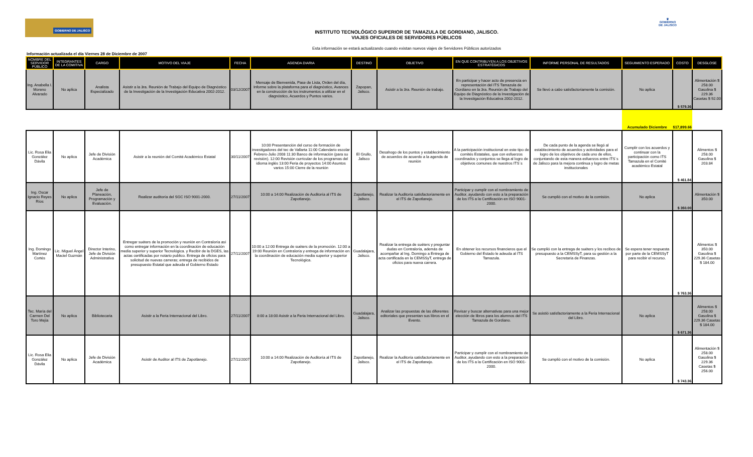GOBIERNO DE JALISCO
♛
GOBIERNO
DE JALISCO
INSTITUTO TECNOLÓGICO SUPERIOR DE TAMAZULA DE GORDIANO, JALISCO.
VIAJES OFICIALES DE SERVIDORES PÚBLICOS
Esta información se estará actualizando cuando existan nuevos viajes de Servidores Públicos autorizados
Información actualizada el día Viernes 28 de Diciembre de 2007
| NOMBRE DEL SERVIDOR PÚBLICO | INTEGRANTES DE LA COMITIVA | CARGO | MOTIVO DEL VIAJE | FECHA | AGENDA DIARIA | DESTINO | OBJETIVO | EN QUE CONTRIBUYEN A LOS OBJETIVOS ESTRATÉGICOS | INFORME PERSONAL DE RESULTADOS | SEGUIMIENTO ESPERADO | COSTO | DESGLOSE |
| --- | --- | --- | --- | --- | --- | --- | --- | --- | --- | --- | --- | --- |
| Ing. Anabella I. Moreno Alvarado | No aplica | Analista Especializado | Asistir a la 3ra. Reunión de Trabajo del Equipo de Diagnóstico de la Investigación de la Investigación Educativa 2002-2012. | 03/12/2007 | Mensaje de Bienvenida, Pase de Lista, Orden del día, Informe sobre la plataforma para el diagnóstico, Avances en la construcción de los instrumentos a utilizar en el diagnóstico, Acuerdos y Puntos varios. | Zapopan, Jalisco. | Asistir a la 3ra. Reunión de trabajo. | En participar y hacer acto de presencia en representación del ITS Tamazula de Gordiano en la 3ra. Reunión de Trabajo del Equipo de Diagnóstico de la Investigación de la Investigación Educativa 2002-2012. | Se llevó a cabo satisfactoriamente la comisión. | No aplica | $ 579.36 | Alimentación $ 258.00 Gasolina $ 229.36 Casetas $ 92.00 |
| | | | | | | | | | | Acumulado Diciembre | $17,899.66 | |
| Lic. Rosa Elia González Dávila | No aplica | Jefe de División Académica | Asistir a la reunión del Comité Académico Estatal | 30/11/2007 | 10:00 Presentanción del curso de formación de investigadores del tec de Vallarta 11:00 Calendario escolar Febrero-Julio 2008 11:30 Banco de información (para su revisión). 12:00 Revisión curricular de los programas del idioma inglés 13:00 Feria de proyectos 14:00 Asuntos varios 15:00 Cierre de la reunión | El Grullo, Jalisco | Desahogo de los puntos y establecimiento de acuerdos de acuerdo a la agenda de reunión | A la participación institucional en este tipo de comités Estatales, que con esfuerzos coordinados y conjuntos se llega al logro de objetivos comunes de nuestros ITS´s | De cada punto de la agenda se llegó al establecimiento de acuerdos y actividades para el logro de los objetivos de cada uno de ellos, conjuntando de esta manera esfuerzos entre ITS´s de Jalisco para la mejora continua y logro de metas institucionales | Cumplir con los acuerdos y continuar con la participación como ITS Tamazula en el Comité académico Estatal | $ 461.84 | Alimentos $ 258.00 Gasolina $ 203.84 |
| Ing. Oscar Ignacio Reyes Ríos | No aplica | Jefe de Planeación, Programación y Evaluación. | Realizar auditoría del SGC ISO 9001-2000. | 27/11/2007 | 10:00 a 14:00 Realización de Auditoría al ITS de Zapotlanejo. | Zapotlanejo, Jalisco. | Realizar la Auditoría satisfactoriamente en el ITS de Zapotlanejo. | Participar y cumplir con el nombramiento de Auditor, ayudando con esto a la preparación de los ITS a la Certificación en ISO 9001-2000. | Se cumplió con el motivo de la comisión. | No aplica | $ 350.00 | Alimentación $ 350.00 |
| Ing. Domingo Martínez Cortés | Lic. Miguel Ángel Maciel Guzmán | Director Interino, Jefe de División Administrativa | Entregar suéters de la promoción y reunión en Contraloría así como entregar información en la coordinación de educación media superior y superior Tecnológica. y Recibir de la DGES, las actas certificadas por notario publico. Entrega de oficios para solicitud de nuevas carreras; entrega de recibidos de presupuesto Estatal que adeuda el Gobierno Estado | 27/11/2007 | 10:00 a 12:00 Entrega de suéters de la promoción. 12:00 a 19:00 Reunión en Contraloría y entrega de información en la coordinación de educación media superior y superior Tecnológica. | Guadalajara, Jalisco. | Realizar la entrega de suéters y preguntar dudas en Contraloría, además de acompañar al Ing. Domingo a Entrega de acta certificada en la CEMSSyT, entrega de oficios para nueva carrera. | En obtener los recursos financieros que el Gobierno del Estado le adeuda al ITS Tamazula. | Se cumplió con la entrega de suéters y los recibos de presupuesto a la CEMSSyT, para su gestión a la Secretaría de Finanzas. | Se espera tener respuesta por parte de la CEMSSyT para recibir el recurso. | $ 763.36 | Alimentos $ 350.00 Gasolina $ 229.36 Casetas $ 184.00 |
| Tec. María del Carmen Del Toro Mejía | No aplica | Bibliotecaria | Asistir a la Feria Internacional del Libro. | 27/11/2007 | 8:00 a 18:00 Asistir a la Feria Internacional del Libro. | Guadalajara, Jalisco. | Analizar las propuestas de las diferentes editoriales que presentan sus libros en el Evento. | Revisar y buscar alternativas para una mejor elección de libros para los alumnos del ITS Tamazula de Gordiano. | Se asistió satisfactoriamente a la Feria Internacional del Libro. | No aplica | $ 671.36 | Alimentos $ 258.00 Gasolina $ 229.36 Casetas $ 184.00 |
| Lic. Rosa Elia González Dávila | No aplica | Jefe de División Académica | Asistir de Auditor al ITS de Zapotlanejo. | 27/11/2007 | 10:00 a 14:00 Realización de Auditoría al ITS de Zapotlanejo. | Zapotlanejo, Jalisco. | Realizar la Auditoría satisfactoriamente en el ITS de Zapotlanejo. | Participar y cumplir con el nombramiento de Auditor, ayudando con esto a la preparación de los ITS a la Certificación en ISO 9001-2000. | Se cumplió con el motivo de la comisión. | No aplica | $ 743.36 | Alimentación $ 258.00 Gasolina $ 229.36 Casetas $ 256.00 |